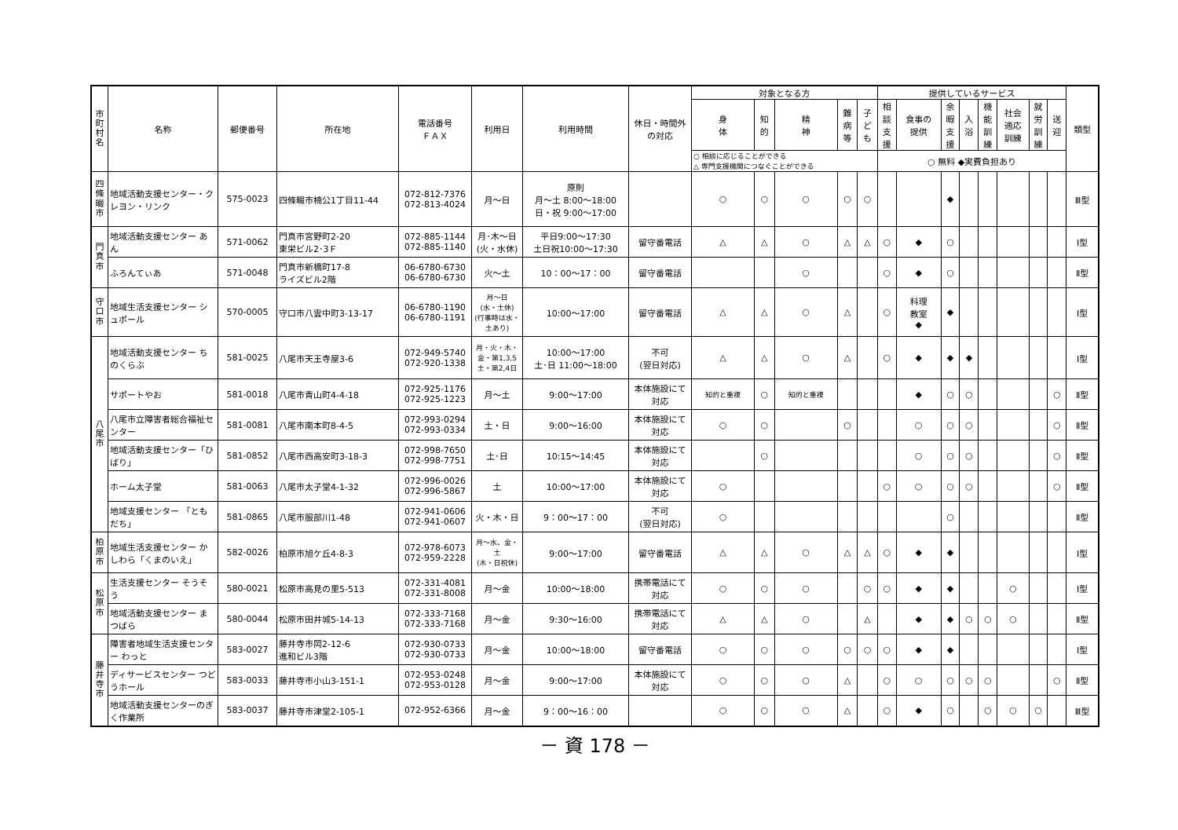| 市 町 村 名 | 名称 | 郵便番号 | 所在地 | 電話番号 ＦＡＸ | 利用日 | 利用時間 | 休日・時間外の対応 | 対象となる方 | | | | | 提供しているサービス | | | | | | | | 類型 |
| --- | --- | --- | --- | --- | --- | --- | --- | --- | --- | --- | --- | --- | --- | --- | --- | --- | --- | --- | --- | --- | --- |
| | | | | | | | | 身 体 | 知 的 | 精 神 | 難 病 等 | 子 ど も | 相 談 支 援 | 食事の 提供 | 余 暇 支 援 | 入 浴 | 機 能 訓 練 | 社会 適応 訓練 | 就 労 訓 練 | 送 迎 | |
| | | | | | | | | ○ 相談に応じることができる △ 専門支援機関につなぐことができる | | | | | ○ 無料 ◆実費負担あり | | | | | | | | |
| 四 條 畷 市 | 地域活動支援センター・クレヨン・リンク | 575-0023 | 四條畷市楠公1丁目11-44 | 072-812-7376 072-813-4024 | 月～日 | 原則 月～土 8:00～18:00 日・祝 9:00～17:00 | | ○ | ○ | ○ | ○ | ○ | | | ◆ | | | | | | Ⅲ型 |
| 門 真 市 | 地域活動支援センター あん | 571-0062 | 門真市宮野町2-20 東栄ビル2･3Ｆ | 072-885-1144 072-885-1140 | 月･木～日 (火・水休) | 平日9:00～17:30 土日祝10:00～17:30 | 留守番電話 | △ | △ | ○ | △ | △ | ○ | ◆ | ○ | | | | | | Ⅰ型 |
| | ふろんてぃあ | 571-0048 | 門真市新橋町17-8 ライズビル2階 | 06-6780-6730 06-6780-6730 | 火～土 | 10：00～17：00 | 留守番電話 | | | ○ | | | ○ | ◆ | ○ | | | | | | Ⅱ型 |
| 守 口 市 | 地域生活支援センター シュポール | 570-0005 | 守口市八雲中町3-13-17 | 06-6780-1190 06-6780-1191 | 月～日 (水・土休) (行事時は水・土あり) | 10:00～17:00 | 留守番電話 | △ | △ | ○ | △ | | ○ | 料理 教室 ◆ | ◆ | | | | | | Ⅰ型 |
| 八 尾 市 | 地域活動支援センター ちのくらぶ | 581-0025 | 八尾市天王寺屋3-6 | 072-949-5740 072-920-1338 | 月・火・木・金・第1,3,5土・第2,4日 | 10:00～17:00 土･日 11:00～18:00 | 不可 (翌日対応) | △ | △ | ○ | △ | | ○ | ◆ | ◆ | ◆ | | | | | Ⅰ型 |
| | サポートやお | 581-0018 | 八尾市青山町4-4-18 | 072-925-1176 072-925-1223 | 月～土 | 9:00～17:00 | 本体施設にて対応 | 知的と重複 | ○ | 知的と重複 | | | | ◆ | ○ | ○ | | | | ○ | Ⅱ型 |
| | 八尾市立障害者総合福祉センター | 581-0081 | 八尾市南本町8-4-5 | 072-993-0294 072-993-0334 | 土・日 | 9:00～16:00 | 本体施設にて対応 | ○ | ○ | | ○ | | | ○ | ○ | ○ | | | | ○ | Ⅱ型 |
| | 地域活動支援センター「ひばり」 | 581-0852 | 八尾市西高安町3-18-3 | 072-998-7650 072-998-7751 | 土･日 | 10:15～14:45 | 本体施設にて対応 | | ○ | | | | | ○ | ○ | ○ | | | | ○ | Ⅱ型 |
| | ホーム太子堂 | 581-0063 | 八尾市太子堂4-1-32 | 072-996-0026 072-996-5867 | 土 | 10:00～17:00 | 本体施設にて対応 | ○ | | | | | ○ | ○ | ○ | ○ | | | | ○ | Ⅱ型 |
| | 地域支援センター 「ともだち」 | 581-0865 | 八尾市服部川1-48 | 072-941-0606 072-941-0607 | 火・木・日 | 9：00～17：00 | 不可 (翌日対応) | ○ | | | | | | | ○ | | | | | | Ⅱ型 |
| 柏 原 市 | 地域生活支援センター かしわら「くまのいえ」 | 582-0026 | 柏原市旭ケ丘4-8-3 | 072-978-6073 072-959-2228 | 月～水、金・土 (木・日祝休) | 9:00～17:00 | 留守番電話 | △ | △ | ○ | △ | △ | ○ | ◆ | ◆ | | | | | | Ⅰ型 |
| 松 原 市 | 生活支援センター そうそう | 580-0021 | 松原市高見の里5-513 | 072-331-4081 072-331-8008 | 月～金 | 10:00～18:00 | 携帯電話にて対応 | ○ | ○ | ○ | | ○ | ○ | ◆ | ◆ | | | ○ | | | Ⅰ型 |
| | 地域活動支援センター まつばら | 580-0044 | 松原市田井城5-14-13 | 072-333-7168 072-333-7168 | 月～金 | 9:30～16:00 | 携帯電話にて対応 | △ | △ | ○ | | △ | | ◆ | ◆ | ○ | ○ | ○ | | | Ⅱ型 |
| 藤 井 寺 市 | 障害者地域生活支援センター わっと | 583-0027 | 藤井寺市岡2-12-6 進和ビル3階 | 072-930-0733 072-930-0733 | 月～金 | 10:00～18:00 | 留守番電話 | ○ | ○ | ○ | ○ | ○ | ○ | ◆ | ◆ | | | | | | Ⅰ型 |
| | ディサービスセンター つどうホール | 583-0033 | 藤井寺市小山3-151-1 | 072-953-0248 072-953-0128 | 月～金 | 9:00～17:00 | 本体施設にて対応 | ○ | ○ | ○ | △ | | ○ | ○ | ○ | ○ | ○ | | | ○ | Ⅱ型 |
| | 地域活動支援センターのぎく作業所 | 583-0037 | 藤井寺市津堂2-105-1 | 072-952-6366 | 月～金 | 9：00～16：00 | | ○ | ○ | ○ | △ | | ○ | ◆ | ○ | | ○ | ○ | ○ | | Ⅲ型 |
－ 資 178 －